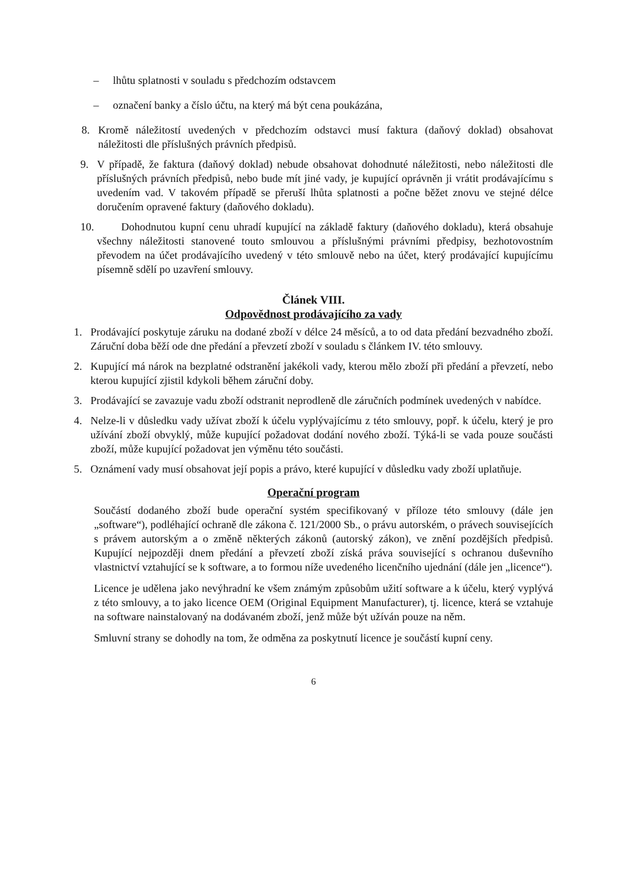– lhůtu splatnosti v souladu s předchozím odstavcem
– označení banky a číslo účtu, na který má být cena poukázána,
8. Kromě náležitostí uvedených v předchozím odstavci musí faktura (daňový doklad) obsahovat náležitosti dle příslušných právních předpisů.
9. V případě, že faktura (daňový doklad) nebude obsahovat dohodnuté náležitosti, nebo náležitosti dle příslušných právních předpisů, nebo bude mít jiné vady, je kupující oprávněn ji vrátit prodávajícímu s uvedením vad. V takovém případě se přeruší lhůta splatnosti a počne běžet znovu ve stejné délce doručením opravené faktury (daňového dokladu).
10. Dohodnutou kupní cenu uhradí kupující na základě faktury (daňového dokladu), která obsahuje všechny náležitosti stanovené touto smlouvou a příslušnými právními předpisy, bezhotovostním převodem na účet prodávajícího uvedený v této smlouvě nebo na účet, který prodávající kupujícímu písemně sdělí po uzavření smlouvy.
Článek VIII.
Odpovědnost prodávajícího za vady
1. Prodávající poskytuje záruku na dodané zboží v délce 24 měsíců, a to od data předání bezvadného zboží. Záruční doba běží ode dne předání a převzetí zboží v souladu s článkem IV. této smlouvy.
2. Kupující má nárok na bezplatné odstranění jakékoli vady, kterou mělo zboží při předání a převzetí, nebo kterou kupující zjistil kdykoli během záruční doby.
3. Prodávající se zavazuje vadu zboží odstranit neprodleně dle záručních podmínek uvedených v nabídce.
4. Nelze-li v důsledku vady užívat zboží k účelu vyplývajícímu z této smlouvy, popř. k účelu, který je pro užívání zboží obvyklý, může kupující požadovat dodání nového zboží. Týká-li se vada pouze součásti zboží, může kupující požadovat jen výměnu této součásti.
5. Oznámení vady musí obsahovat její popis a právo, které kupující v důsledku vady zboží uplatňuje.
Operační program
Součástí dodaného zboží bude operační systém specifikovaný v příloze této smlouvy (dále jen „software“), podléhající ochraně dle zákona č. 121/2000 Sb., o právu autorském, o právech souvisejících s právem autorským a o změně některých zákonů (autorský zákon), ve znění pozdějších předpisů. Kupující nejpozději dnem předání a převzetí zboží získá práva související s ochranou duševního vlastnictví vztahující se k software, a to formou níže uvedeného licenčního ujednání (dále jen „licence“).
Licence je udělena jako nevýhradní ke všem známým způsobům užití software a k účelu, který vyplývá z této smlouvy, a to jako licence OEM (Original Equipment Manufacturer), tj. licence, která se vztahuje na software nainstalovaný na dodávaném zboží, jenž může být užíván pouze na něm.
Smluvní strany se dohodly na tom, že odměna za poskytnutí licence je součástí kupní ceny.
6